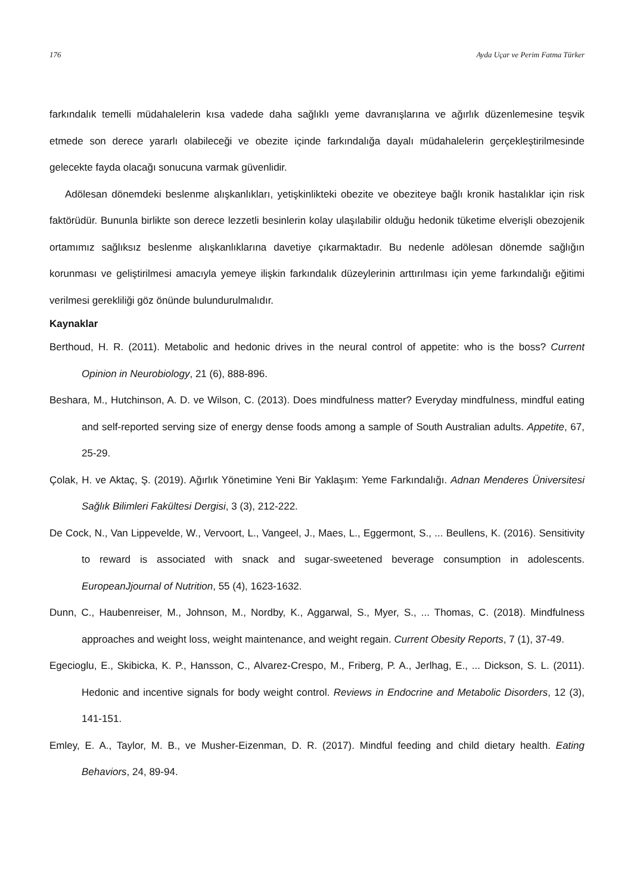176 Ayda Uçar ve Perim Fatma Türker
farkındalık temelli müdahalelerin kısa vadede daha sağlıklı yeme davranışlarına ve ağırlık düzenlemesine teşvik etmede son derece yararlı olabileceği ve obezite içinde farkındalığa dayalı müdahalelerin gerçekleştirilmesinde gelecekte fayda olacağı sonucuna varmak güvenlidir.
Adölesan dönemdeki beslenme alışkanlıkları, yetişkinlikteki obezite ve obeziteye bağlı kronik hastalıklar için risk faktörüdür. Bununla birlikte son derece lezzetli besinlerin kolay ulaşılabilir olduğu hedonik tüketime elverişli obezojenik ortamımız sağlıksız beslenme alışkanlıklarına davetiye çıkarmaktadır. Bu nedenle adölesan dönemde sağlığın korunması ve geliştirilmesi amacıyla yemeye ilişkin farkındalık düzeylerinin arttırılması için yeme farkındalığı eğitimi verilmesi gerekliliği göz önünde bulundurulmalıdır.
Kaynaklar
Berthoud, H. R. (2011). Metabolic and hedonic drives in the neural control of appetite: who is the boss? Current Opinion in Neurobiology, 21 (6), 888-896.
Beshara, M., Hutchinson, A. D. ve Wilson, C. (2013). Does mindfulness matter? Everyday mindfulness, mindful eating and self-reported serving size of energy dense foods among a sample of South Australian adults. Appetite, 67, 25-29.
Çolak, H. ve Aktaç, Ş. (2019). Ağırlık Yönetimine Yeni Bir Yaklaşım: Yeme Farkındalığı. Adnan Menderes Üniversitesi Sağlık Bilimleri Fakültesi Dergisi, 3 (3), 212-222.
De Cock, N., Van Lippevelde, W., Vervoort, L., Vangeel, J., Maes, L., Eggermont, S., ... Beullens, K. (2016). Sensitivity to reward is associated with snack and sugar-sweetened beverage consumption in adolescents. EuropeanJjournal of Nutrition, 55 (4), 1623-1632.
Dunn, C., Haubenreiser, M., Johnson, M., Nordby, K., Aggarwal, S., Myer, S., ... Thomas, C. (2018). Mindfulness approaches and weight loss, weight maintenance, and weight regain. Current Obesity Reports, 7 (1), 37-49.
Egecioglu, E., Skibicka, K. P., Hansson, C., Alvarez-Crespo, M., Friberg, P. A., Jerlhag, E., ... Dickson, S. L. (2011). Hedonic and incentive signals for body weight control. Reviews in Endocrine and Metabolic Disorders, 12 (3), 141-151.
Emley, E. A., Taylor, M. B., ve Musher-Eizenman, D. R. (2017). Mindful feeding and child dietary health. Eating Behaviors, 24, 89-94.